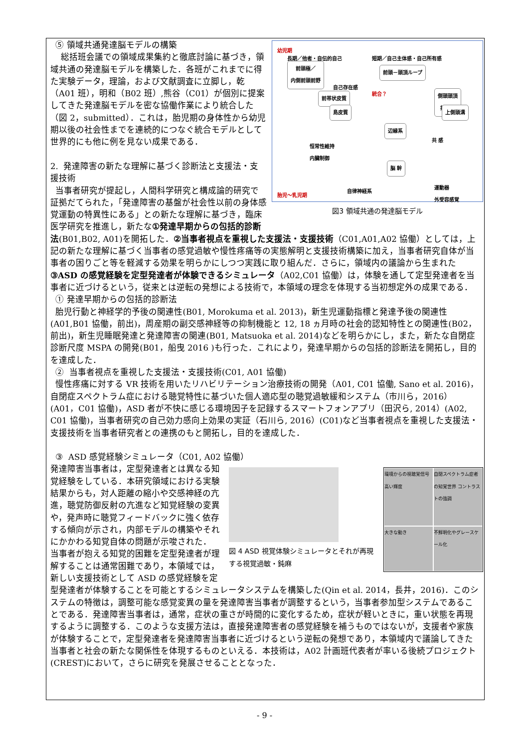幼児期
長期／他者・自伝的自己 短期／自己主体感・自己所有感
前頭極／
内側前頭前野 前頭－頭頂ループ
自己存在感
統合？ 前帯状皮質 側頭頭頂
接合部
上側頭溝 島皮質
辺縁系
共 感
恒常性維持
内臓制御
脳 幹
自律神経系
運動器
外受容感覚 胎児～乳児期
図3 領域共通の発達脳モデル
⑤ 領域共通発達脳モデルの構築
総括班会議での領域成果集約と徹底討論に基づき，領域共通の発達脳モデルを構築した．各班がこれまでに得た実験データ，理論，および文献調査に立脚し，乾（A01 班），明和（B02 班）,熊谷（C01）が個別に提案してきた発達脳モデルを密な協働作業により統合した（図 2，submitted）．これは，胎児期の身体性から幼児期以後の社会性までを連続的につなぐ統合モデルとして世界的にも他に例を見ない成果である．
2. 発達障害の新たな理解に基づく診断法と支援法・支援技術
当事者研究が提起し，人間科学研究と構成論的研究で証拠だてられた，「発達障害の基盤が社会性以前の身体感覚運動の特異性にある」との新たな理解に基づき，臨床医学研究を推進し，新たな①発達早期からの包括的診断法(B01,B02, A01)を開拓した．②当事者視点を重視した支援法・支援技術（C01,A01,A02 協働）としては，上記の新たな理解に基づく当事者の感覚過敏や慢性疼痛等の実態解明と支援技術構築に加え，当事者研究自体が当事者の困りごと等を軽減する効果を明らかにしつつ実践に取り組んだ．さらに，領域内の議論から生まれた③ASD の感覚経験を定型発達者が体験できるシミュレータ（A02,C01 協働）は，体験を通して定型発達者を当事者に近づけるという，従来とは逆転の発想による技術で，本領域の理念を体現する当初想定外の成果である．
① 発達早期からの包括的診断法
胎児行動と神経学的予後の関連性(B01, Morokuma et al. 2013)，新生児運動指標と発達予後の関連性(A01,B01 協働，前出)，周産期の副交感神経等の抑制機能と 12, 18 ヵ月時の社会的認知特性との関連性(B02，前出)，新生児睡眠発達と発達障害の関連(B01, Matsuoka et al. 2014)などを明らかにし，また，新たな自閉症診断尺度 MSPA の開発(B01，船曳 2016 )も行った．これにより，発達早期からの包括的診断法を開拓し，目的を達成した．
② 当事者視点を重視した支援法・支援技術(C01, A01 協働)
慢性疼痛に対する VR 技術を用いたリハビリテーション治療技術の開発（A01, C01 協働, Sano et al. 2016)，自閉症スペクトラム症における聴覚特性に基づいた個人適応型の聴覚過敏緩和システム（市川ら，2016）(A01，C01 協働)，ASD 者が不快に感じる環境因子を記録するスマートフォンアプリ（田沢ら, 2014）(A02, C01 協働)，当事者研究の自己効力感向上効果の実証（石川ら, 2016）(C01)など当事者視点を重視した支援法・支援技術を当事者研究者との連携のもと開拓し，目的を達成した．
③ ASD 感覚経験シミュレータ（C01, A02 協働）
図 4 ASD 視覚体験シミュレータとそれが再現する視覚過敏・鈍麻
環境からの視聴覚信号 高い輝度
自閉スペクトラム症者の知覚世界 コントラストの強調
大きな動き
不鮮明化やグレースケール化
発達障害当事者は，定型発達者とは異なる知覚経験をしている．本研究領域における実験結果からも，対人距離の縮小や交感神経の亢進，聴覚防御反射の亢進など知覚経験の変異や，発声時に聴覚フィードバックに強く依存する傾向が示され，内部モデルの構築やそれにかかわる知覚自体の問題が示唆された．
当事者が抱える知覚的困難を定型発達者が理解することは通常困難であり，本領域では，新しい支援技術として ASD の感覚経験を定型発達者が体験することを可能とするシミュレータシステムを構築した(Qin et al. 2014，長井，2016)．このシステムの特徴は，調整可能な感覚変異の量を発達障害当事者が調整するという，当事者参加型システムであることである．発達障害当事者は，通常，症状の重さが時間的に変化するため，症状が軽いときに，重い状態を再現するように調整する．このような支援方法は，直接発達障害者の感覚経験を補うものではないが，支援者や家族が体験することで，定型発達者を発達障害当事者に近づけるという逆転の発想であり，本領域内で議論してきた当事者と社会の新たな関係性を体現するものといえる．本技術は，A02 計画班代表者が率いる後続プロジェクト(CREST)において，さらに研究を発展させることとなった．
- 9 -